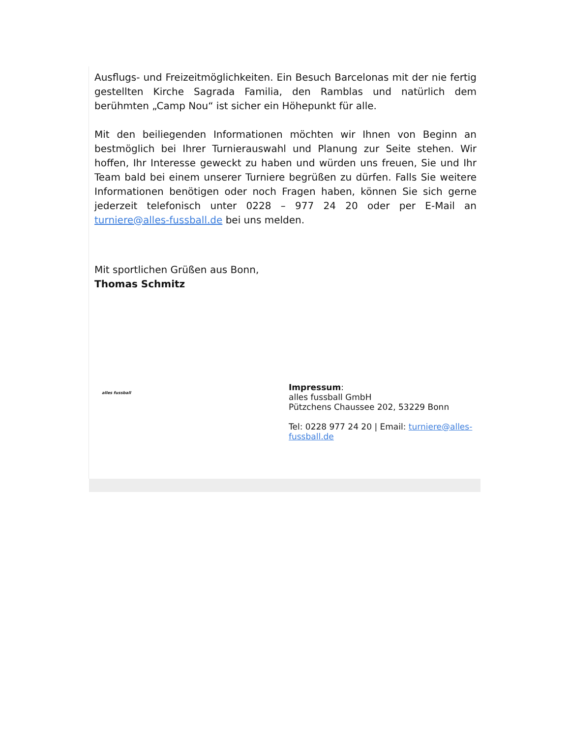Ausflugs- und Freizeitmöglichkeiten. Ein Besuch Barcelonas mit der nie fertig gestellten Kirche Sagrada Familia, den Ramblas und natürlich dem berühmten „Camp Nou“ ist sicher ein Höhepunkt für alle.
Mit den beiliegenden Informationen möchten wir Ihnen von Beginn an bestmöglich bei Ihrer Turnierauswahl und Planung zur Seite stehen. Wir hoffen, Ihr Interesse geweckt zu haben und würden uns freuen, Sie und Ihr Team bald bei einem unserer Turniere begrüßen zu dürfen. Falls Sie weitere Informationen benötigen oder noch Fragen haben, können Sie sich gerne jederzeit telefonisch unter 0228 – 977 24 20 oder per E-Mail an turniere@alles-fussball.de bei uns melden.
Mit sportlichen Grüßen aus Bonn,
Thomas Schmitz
alles fussball
Impressum:
alles fussball GmbH
Pützchens Chaussee 202, 53229 Bonn
Tel: 0228 977 24 20 | Email: turniere@alles-
fussball.de